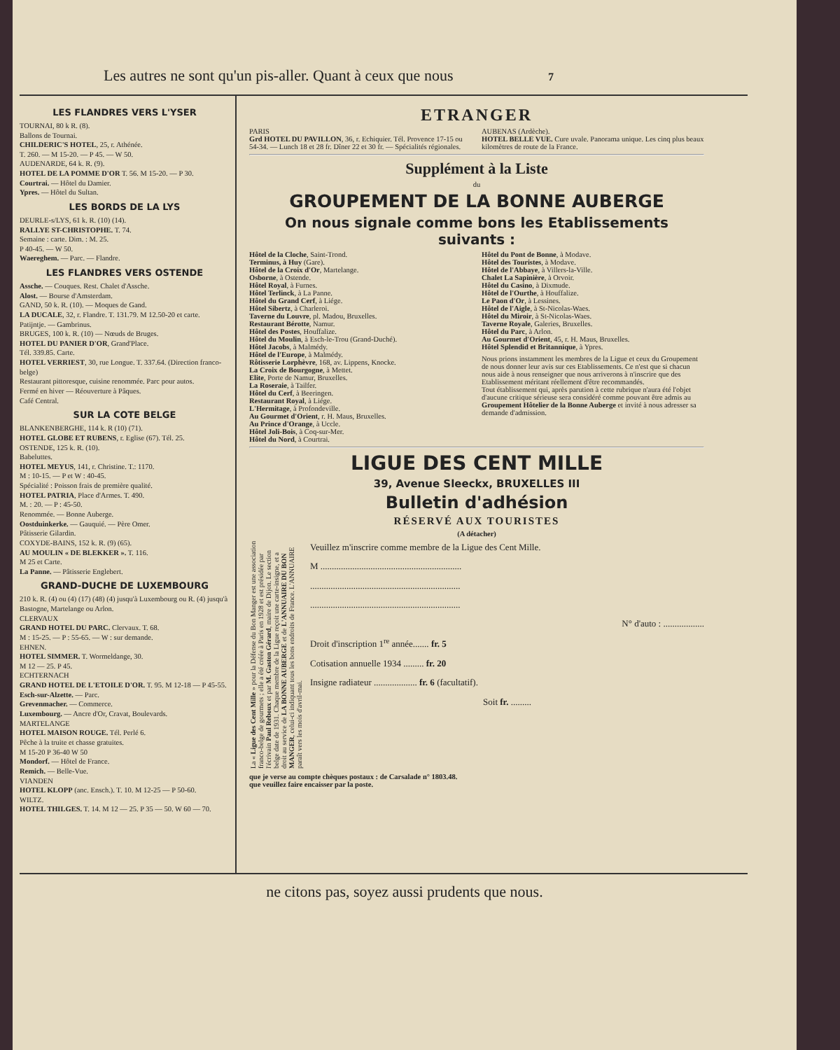Les autres ne sont qu'un pis-aller. Quant à ceux que nous 7
LES FLANDRES VERS L'YSER
TOURNAI, 80 k R. (8).
Ballons de Tournai.
CHILDERIC'S HOTEL, 25, r. Athénée.
T. 260. — M 15-20. — P 45. — W 50.
AUDENARDE, 64 k. R. (9).
HOTEL DE LA POMME D'OR T. 56. M 15-20. — P 30.
Courtrai. — Hôtel du Damier.
Ypres. — Hôtel du Sultan.
LES BORDS DE LA LYS
DEURLE-s/LYS, 61 k. R. (10) (14).
RALLYE ST-CHRISTOPHE. T. 74.
Semaine : carte. Dim. : M. 25.
P 40-45. — W 50.
Waereghem. — Parc. — Flandre.
LES FLANDRES VERS OSTENDE
Assche. — Couques. Rest. Chalet d'Assche.
Alost. — Bourse d'Amsterdam.
GAND, 50 k. R. (10). — Moques de Gand.
LA DUCALE, 32, r. Flandre. T. 131.79. M 12.50-20 et carte.
Patijntje. — Gambrinus.
BRUGES, 100 k. R. (10) — Nœuds de Bruges.
HOTEL DU PANIER D'OR, Grand'Place.
Tél. 339.85. Carte.
HOTEL VERRIEST, 30, rue Longue. T. 337.64. (Direction franco-belge)
Restaurant pittoresque, cuisine renommée. Parc pour autos.
Fermé en hiver — Réouverture à Pâques.
Café Central.
SUR LA COTE BELGE
BLANKENBERGHE, 114 k. R (10) (71).
HOTEL GLOBE ET RUBENS, r. Eglise (67). Tél. 25.
OSTENDE, 125 k. R. (10).
Babeluttes.
HOTEL MEYUS, 141, r. Christine. T.: 1170.
M : 10-15. — P et W : 40-45.
Spécialité : Poisson frais de première qualité.
HOTEL PATRIA, Place d'Armes. T. 490.
M. : 20. — P : 45-50.
Renommée. — Bonne Auberge.
Oostduinkerke. — Gauquié. — Père Omer.
Pâtisserie Gilardin.
COXYDE-BAINS, 152 k. R. (9) (65).
AU MOULIN « DE BLEKKER ». T. 116.
M 25 et Carte.
La Panne. — Pâtisserie Englebert.
GRAND-DUCHE DE LUXEMBOURG
210 k. R. (4) ou (4) (17) (48) (4) jusqu'à Luxembourg ou R. (4) jusqu'à Bastogne, Martelange ou Arlon.
CLERVAUX
GRAND HOTEL DU PARC. Clervaux. T. 68.
M : 15-25. — P : 55-65. — W : sur demande.
EHNEN.
HOTEL SIMMER. T. Wormeldange, 30.
M 12 — 25. P 45.
ECHTERNACH
GRAND HOTEL DE L'ETOILE D'OR. T. 95. M 12-18 — P 45-55.
Esch-sur-Alzette. — Parc.
Grevenmacher. — Commerce.
Luxembourg. — Ancre d'Or, Cravat, Boulevards.
MARTELANGE
HOTEL MAISON ROUGE. Tél. Perlé 6.
Pêche à la truite et chasse gratuites.
M 15-20 P 36-40 W 50
Mondorf. — Hôtel de France.
Remich. — Belle-Vue.
VIANDEN
HOTEL KLOPP (anc. Ensch.). T. 10. M 12-25 — P 50-60.
WILTZ.
HOTEL THILGES. T. 14. M 12 — 25. P 35 — 50. W 60 — 70.
ETRANGER
PARIS
Grd HOTEL DU PAVILLON, 36, r. Echiquier. Tél. Provence 17-15 ou 54-34. — Lunch 18 et 28 fr. Dîner 22 et 30 fr. — Spécialités régionales.
AUBENAS (Ardèche).
HOTEL BELLE VUE. Cure uvale. Panorama unique. Les cinq plus beaux kilomètres de route de la France.
Supplément à la Liste
du
GROUPEMENT DE LA BONNE AUBERGE
On nous signale comme bons les Etablissements suivants :
Hôtel de la Cloche, Saint-Trond.
Terminus, à Huy (Gare).
Hôtel de la Croix d'Or, Martelange.
Osborne, à Ostende.
Hôtel Royal, à Furnes.
Hôtel Terlinck, à La Panne.
Hôtel du Grand Cerf, à Liége.
Hôtel Sibertz, à Charleroi.
Taverne du Louvre, pl. Madou, Bruxelles.
Restaurant Bérotte, Namur.
Hôtel des Postes, Houffalize.
Hôtel du Moulin, à Esch-le-Trou (Grand-Duché).
Hôtel Jacobs, à Malmédy.
Hôtel de l'Europe, à Malmédy.
Rôtisserie Lorphèvre, 168, av. Lippens, Knocke.
La Croix de Bourgogne, à Mettet.
Elite, Porte de Namur, Bruxelles.
La Roseraie, à Tailfer.
Hôtel du Cerf, à Beeringen.
Restaurant Royal, à Liége.
L'Hermitage, à Profondeville.
Au Gourmet d'Orient, r. H. Maus, Bruxelles.
Au Prince d'Orange, à Uccle.
Hôtel Joli-Bois, à Coq-sur-Mer.
Hôtel du Nord, à Courtrai.
Hôtel du Pont de Bonne, à Modave.
Hôtel des Touristes, à Modave.
Hôtel de l'Abbaye, à Villers-la-Ville.
Chalet La Sapinière, à Orvoir.
Hôtel du Casino, à Dixmude.
Hôtel de l'Ourthe, à Houffalize.
Le Paon d'Or, à Lessines.
Hôtel de l'Aigle, à St-Nicolas-Waes.
Hôtel du Miroir, à St-Nicolas-Waes.
Taverne Royale, Galeries, Bruxelles.
Hôtel du Parc, à Arlon.
Au Gourmet d'Orient, 45, r. H. Maus, Bruxelles.
Hôtel Splendid et Britannique, à Ypres.
Nous prions instamment les membres de la Ligue et ceux du Groupement de nous donner leur avis sur ces Etablissements. Ce n'est que si chacun nous aide à nous renseigner que nous arriverons à n'inscrire que des Etablissement méritant réellement d'être recommandés.
Tout établissement qui, après parution à cette rubrique n'aura été l'objet d'aucune critique sérieuse sera considéré comme pouvant être admis au Groupement Hôtelier de la Bonne Auberge et invité à nous adresser sa demande d'admission.
LIGUE DES CENT MILLE
39, Avenue Sleeckx, BRUXELLES III
Bulletin d'adhésion
RÉSERVÉ AUX TOURISTES
(A détacher)
La « Ligue des Cent Mille » pour la Défense du Bon Manger est une association franco-belge de gourmets ; elle a été créée à Paris en 1928 et est présidée par l'écrivain Paul Reboux et par M. Gaston Gérard, maire de Dijon. Le section belge date de 1931. Chaque membre de la Ligue reçoit une carte-insigne, et a droit au service de LA BONNE AUBERGE et de L'ANNUAIRE DU BON MANGER, celui-ci indiquant tous les bons endroits de France. L'ANNUAIRE paraît vers les mois d'avril-mai.
Veuillez m'inscrire comme membre de la Ligue des Cent Mille.
M ..............................................................
..................................................................
..................................................................
N° d'auto : ..................
Droit d'inscription 1<sup>re</sup> année....... fr. 5
Cotisation annuelle 1934 ......... fr. 20
Insigne radiateur ................... fr. 6 (facultatif).
Soit fr. .........
que je verse au compte chèques postaux : de Carsalade n° 1803.48.
que veuillez faire encaisser par la poste.
ne citons pas, soyez aussi prudents que nous.